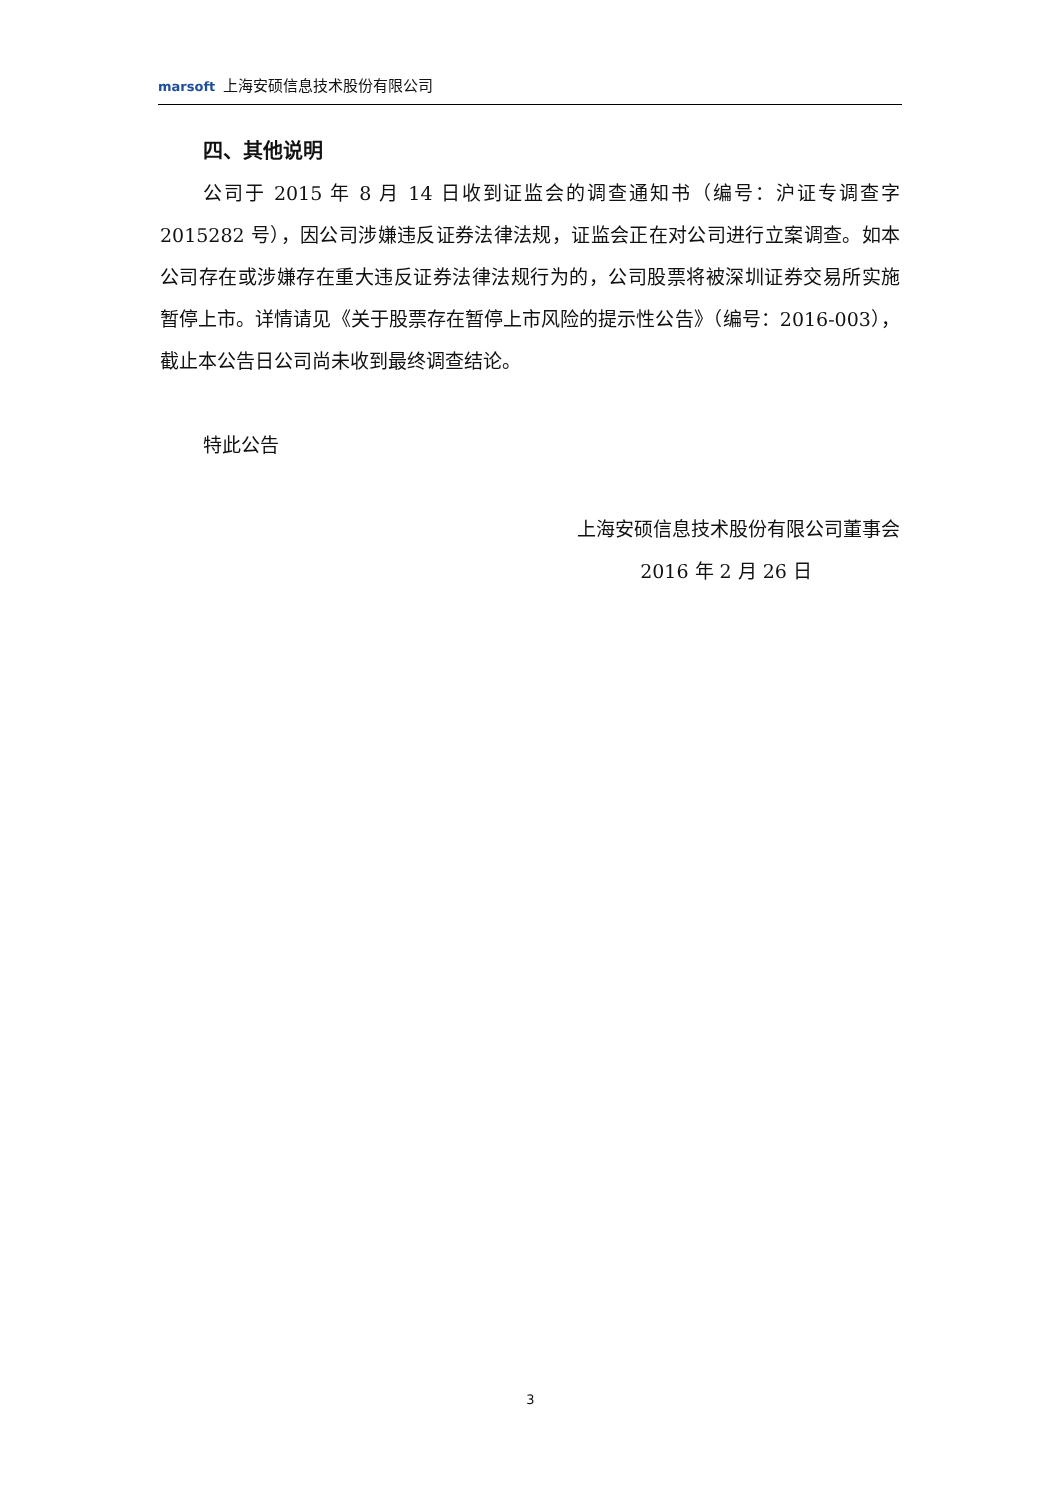marsoft 上海安硕信息技术股份有限公司
四、其他说明
公司于 2015 年 8 月 14 日收到证监会的调查通知书（编号：沪证专调查字 2015282 号），因公司涉嫌违反证券法律法规，证监会正在对公司进行立案调查。如本公司存在或涉嫌存在重大违反证券法律法规行为的，公司股票将被深圳证券交易所实施暂停上市。详情请见《关于股票存在暂停上市风险的提示性公告》（编号：2016-003），截止本公告日公司尚未收到最终调查结论。
特此公告
上海安硕信息技术股份有限公司董事会
2016 年 2 月 26 日
3